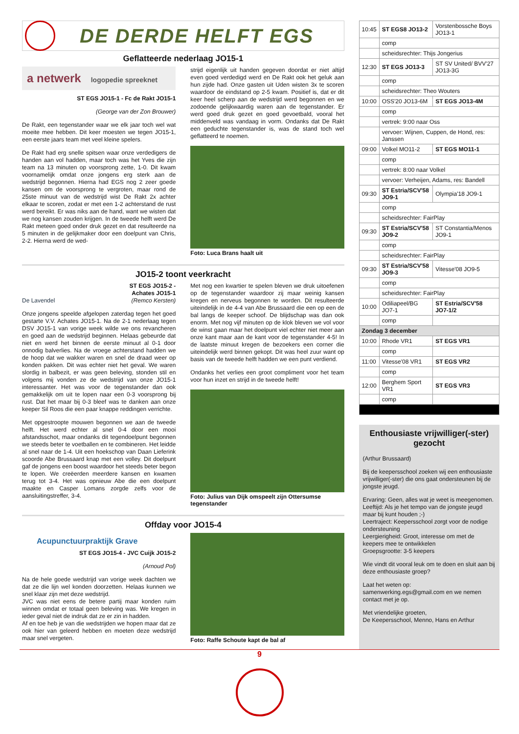DE DERDE HELFT EGS
Geflatteerde nederlaag JO15-1
a netwerk logopedie spreeknet
ST EGS JO15-1 - Fc de Rakt JO15-1
(George van der Zon Brouwer)
De Rakt, een tegenstander waar we elk jaar toch wel wat moeite mee hebben. Dit keer moesten we tegen JO15-1, een eerste jaars team met veel kleine spelers.
De Rakt had erg snelle spitsen waar onze verdedigers de handen aan vol hadden, maar toch was het Yves die zijn team na 13 minuten op voorsprong zette, 1-0. Dit kwam voornamelijk omdat onze jongens erg sterk aan de wedstrijd begonnen. Hierna had EGS nog 2 zeer goede kansen om de voorsprong te vergroten, maar rond de 25ste minuut van de wedstrijd wist De Rakt 2x achter elkaar te scoren, zodat er met een 1-2 achterstand de rust werd bereikt. Er was niks aan de hand, want we wisten dat we nog kansen zouden krijgen. In de tweede helft werd De Rakt meteen goed onder druk gezet en dat resulteerde na 5 minuten in de gelijkmaker door een doelpunt van Chris, 2-2. Hierna werd de wed-
strijd eigenlijk uit handen gegeven doordat er niet altijd even goed verdedigd werd en De Rakt ook het geluk aan hun zijde had. Onze gasten uit Uden wisten 3x te scoren waardoor de eindstand op 2-5 kwam. Positief is, dat er dit keer heel scherp aan de wedstrijd werd begonnen en we zodoende gelijkwaardig waren aan de tegenstander. Er werd goed druk gezet en goed gevoetbald, vooral het middenveld was vandaag in vorm. Ondanks dat De Rakt een geduchte tegenstander is, was de stand toch wel geflatteerd te noemen.
Foto: Luca Brans haalt uit
JO15-2 toont veerkracht
De Lavendel
ST EGS JO15-2 -
Achates JO15-1
(Remco Kersten)
Onze jongens speelde afgelopen zaterdag tegen het goed gestarte V.V. Achates JO15-1. Na de 2-1 nederlaag tegen DSV JO15-1 van vorige week wilde we ons revancheren en goed aan de wedstrijd beginnen. Helaas gebeurde dat niet en werd het binnen de eerste minuut al 0-1 door onnodig balverlies. Na de vroege achterstand hadden we de hoop dat we wakker waren en snel de draad weer op konden pakken. Dit was echter niet het geval. We waren slordig in balbezit, er was geen beleving, stonden stil en volgens mij vonden ze de wedstrijd van onze JO15-1 interessanter. Het was voor de tegenstander dan ook gemakkelijk om uit te lopen naar een 0-3 voorsprong bij rust. Dat het maar bij 0-3 bleef was te danken aan onze keeper Sil Roos die een paar knappe reddingen verrichte.
Met opgestroopte mouwen begonnen we aan de tweede helft. Het werd echter al snel 0-4 door een mooi afstandsschot, maar ondanks dit tegendoelpunt begonnen we steeds beter te voetballen en te combineren. Het leidde al snel naar de 1-4. Uit een hoekschop van Daan Lieferink scoorde Abe Brussaard knap met een volley. Dit doelpunt gaf de jongens een boost waardoor het steeds beter begon te lopen. We creëerden meerdere kansen en kwamen terug tot 3-4. Het was opnieuw Abe die een doelpunt maakte en Casper Lomans zorgde zelfs voor de aansluitingstreffer, 3-4.
Met nog een kwartier te spelen bleven we druk uitoefenen op de tegenstander waardoor zij maar weinig kansen kregen en nerveus begonnen te worden. Dit resulteerde uiteindelijk in de 4-4 van Abe Brussaard die een op een de bal langs de keeper schoof. De blijdschap was dan ook enorm. Met nog vijf minuten op de klok bleven we vol voor de winst gaan maar het doelpunt viel echter niet meer aan onze kant maar aan de kant voor de tegenstander 4-5! In de laatste minuut kregen de bezoekers een corner die uiteindelijk werd binnen gekopt. Dit was heel zuur want op basis van de tweede helft hadden we een punt verdiend.
Ondanks het verlies een groot compliment voor het team voor hun inzet en strijd in de tweede helft!
Foto: Julius van Dijk omspeelt zijn Ottersumse tegenstander
Offday voor JO15-4
Acupunctuurpraktijk Grave
ST EGS JO15-4 - JVC Cuijk JO15-2
(Arnoud Pol)
Na de hele goede wedstrijd van vorige week dachten we dat ze die lijn wel konden doorzetten. Helaas kunnen we snel klaar zijn met deze wedstrijd.
JVC was niet eens de betere partij maar konden ruim winnen omdat er totaal geen beleving was. We kregen in ieder geval niet de indruk dat ze er zin in hadden.
Af en toe heb je van die wedstrijden we hopen maar dat ze ook hier van geleerd hebben en moeten deze wedstrijd maar snel vergeten.
Foto: Raffe Schoute kapt de bal af
| 10:45 | ST EGS8 JO13-2 | Vorstenbossche Boys JO13-1 |
| | comp | |
| | scheidsrechter: Thijs Jongerius | |
| 12:30 | ST EGS JO13-3 | ST SV United/ BVV'27 JO13-3G |
| | comp | |
| | scheidsrechter: Theo Wouters | |
| 10:00 | OSS'20 JO13-6M | ST EGS JO13-4M |
| | comp | |
| | vertrek: 9:00 naar Oss | |
| | vervoer: Wijnen, Cuppen, de Hond, res: Janssen | |
| 09:00 | Volkel MO11-2 | ST EGS MO11-1 |
| | comp | |
| | vertrek: 8:00 naar Volkel | |
| | vervoer: Verheijen, Adams, res: Bandell | |
| 09:30 | ST Estria/SCV'58 JO9-1 | Olympia'18 JO9-1 |
| | comp | |
| | scheidsrechter: FairPlay | |
| 09:30 | ST Estria/SCV'58 JO9-2 | ST Constantia/Menos JO9-1 |
| | comp | |
| | scheidsrechter: FairPlay | |
| 09:30 | ST Estria/SCV'58 JO9-3 | Vitesse'08 JO9-5 |
| | comp | |
| | scheidsrechter: FairPlay | |
| 10:00 | Odiliapeel/BG JO7-1 | ST Estria/SCV'58 JO7-1/2 |
| | comp | |
| Zondag 3 december | | |
| 10:00 | Rhode VR1 | ST EGS VR1 |
| | comp | |
| 11:00 | Vitesse'08 VR1 | ST EGS VR2 |
| | comp | |
| 12:00 | Berghem Sport VR1 | ST EGS VR3 |
| | comp | |
Enthousiaste vrijwilliger(-ster) gezocht
(Arthur Brussaard)
Bij de keepersschool zoeken wij een enthousiaste vrijwilliger(-ster) die ons gaat ondersteunen bij de jongste jeugd.
Ervaring: Geen, alles wat je weet is meegenomen.
Leeftijd: Als je het tempo van de jongste jeugd maar bij kunt houden ;-)
Leertraject: Keepersschool zorgt voor de nodige ondersteuning
Leergierigheid: Groot, interesse om met de keepers mee te ontwikkelen
Groepsgrootte: 3-5 keepers
Wie vindt dit vooral leuk om te doen en sluit aan bij deze enthousiaste groep?
Laat het weten op:
samenwerking.egs@gmail.com en we nemen contact met je op.
Met vriendelijke groeten,
De Keepersschool, Menno, Hans en Arthur
9